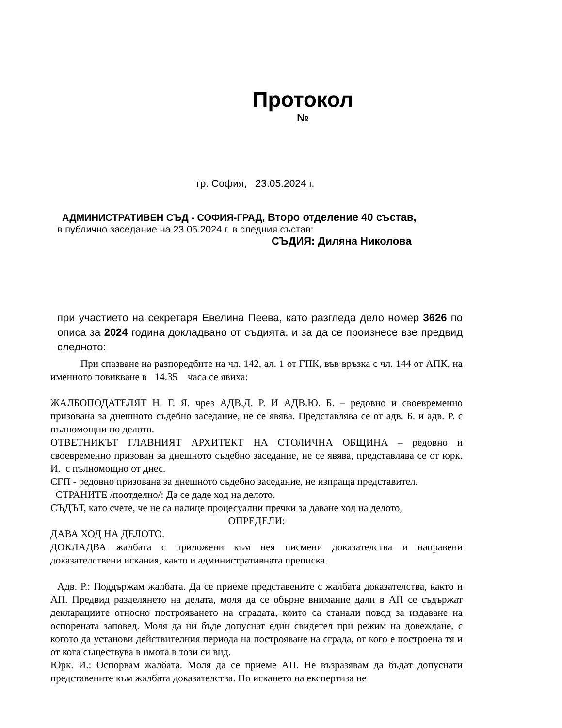Протокол
№
гр. София, 23.05.2024 г.
АДМИНИСТРАТИВЕН СЪД - СОФИЯ-ГРАД, Второ отделение 40 състав,
в публично заседание на 23.05.2024 г. в следния състав:
СЪДИЯ: Диляна Николова
при участието на секретаря Евелина Пеева, като разгледа дело номер 3626 по описа за 2024 година докладвано от съдията, и за да се произнесе взе предвид следното:
При спазване на разпоредбите на чл. 142, ал. 1 от ГПК, във връзка с чл. 144 от АПК, на именното повикване в 14.35 часа се явиха:
ЖАЛБОПОДАТЕЛЯТ Н. Г. Я. чрез АДВ.Д. Р. И АДВ.Ю. Б. – редовно и своевременно призована за днешното съдебно заседание, не се явява. Представлява се от адв. Б. и адв. Р. с пълномощни по делото.
ОТВЕТНИКЪТ ГЛАВНИЯТ АРХИТЕКТ НА СТОЛИЧНА ОБЩИНА – редовно и своевременно призован за днешното съдебно заседание, не се явява, представлява се от юрк. И. с пълномощно от днес.
СГП - редовно призована за днешното съдебно заседание, не изпраща представител.
СТРАНИТЕ /поотделно/: Да се даде ход на делото.
СЪДЪТ, като счете, че не са налице процесуални пречки за даване ход на делото,
ОПРЕДЕЛИ:
ДАВА ХОД НА ДЕЛОТО.
ДОКЛАДВА жалбата с приложени към нея писмени доказателства и направени доказателствени искания, както и административната преписка.
Адв. Р.: Поддържам жалбата. Да се приеме представените с жалбата доказателства, както и АП. Предвид разделянето на делата, моля да се обърне внимание дали в АП се съдържат декларациите относно построяването на сградата, които са станали повод за издаване на оспорената заповед. Моля да ни бъде допуснат един свидетел при режим на довеждане, с когото да установи действителния периода на построяване на сграда, от кого е построена тя и от кога съществува в имота в този си вид.
Юрк. И.: Оспорвам жалбата. Моля да се приеме АП. Не възразявам да бъдат допуснати представените към жалбата доказателства. По искането на експертиза не